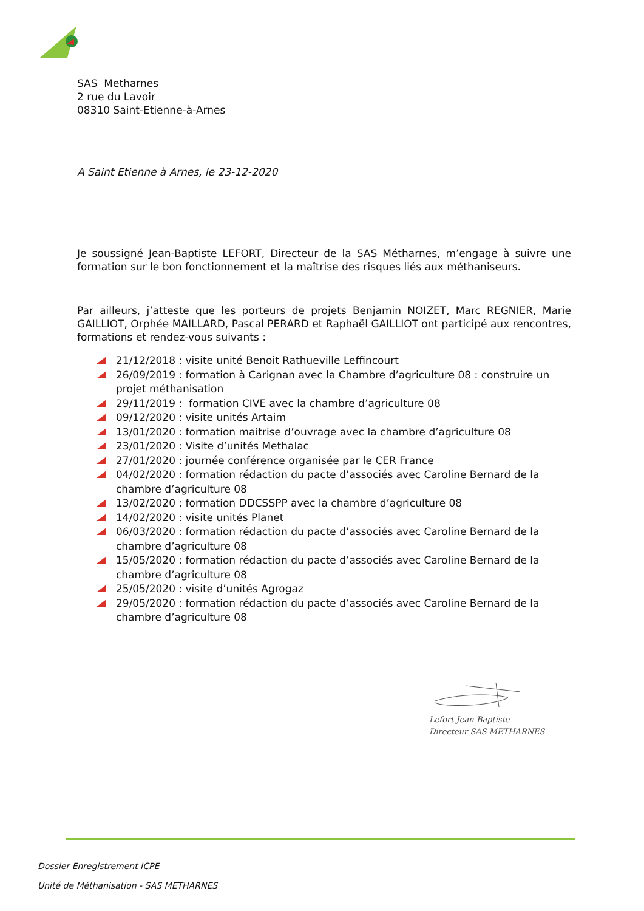SAS Metharnes
2 rue du Lavoir
08310 Saint-Etienne-à-Arnes
A Saint Etienne à Arnes, le 23-12-2020
Je soussigné Jean-Baptiste LEFORT, Directeur de la SAS Métharnes, m’engage à suivre une formation sur le bon fonctionnement et la maîtrise des risques liés aux méthaniseurs.
Par ailleurs, j’atteste que les porteurs de projets Benjamin NOIZET, Marc REGNIER, Marie GAILLIOT, Orphée MAILLARD, Pascal PERARD et Raphaël GAILLIOT ont participé aux rencontres, formations et rendez-vous suivants :
21/12/2018 : visite unité Benoit Rathueville Leffincourt
26/09/2019 : formation à Carignan avec la Chambre d’agriculture 08 : construire un projet méthanisation
29/11/2019 : formation CIVE avec la chambre d’agriculture 08
09/12/2020 : visite unités Artaim
13/01/2020 : formation maitrise d’ouvrage avec la chambre d’agriculture 08
23/01/2020 : Visite d’unités Methalac
27/01/2020 : journée conférence organisée par le CER France
04/02/2020 : formation rédaction du pacte d’associés avec Caroline Bernard de la chambre d’agriculture 08
13/02/2020 : formation DDCSSPP avec la chambre d’agriculture 08
14/02/2020 : visite unités Planet
06/03/2020 : formation rédaction du pacte d’associés avec Caroline Bernard de la chambre d’agriculture 08
15/05/2020 : formation rédaction du pacte d’associés avec Caroline Bernard de la chambre d’agriculture 08
25/05/2020 : visite d’unités Agrogaz
29/05/2020 : formation rédaction du pacte d’associés avec Caroline Bernard de la chambre d’agriculture 08
Lefort Jean-Baptiste
Directeur SAS METHARNES
Dossier Enregistrement ICPE
Unité de Méthanisation - SAS METHARNES